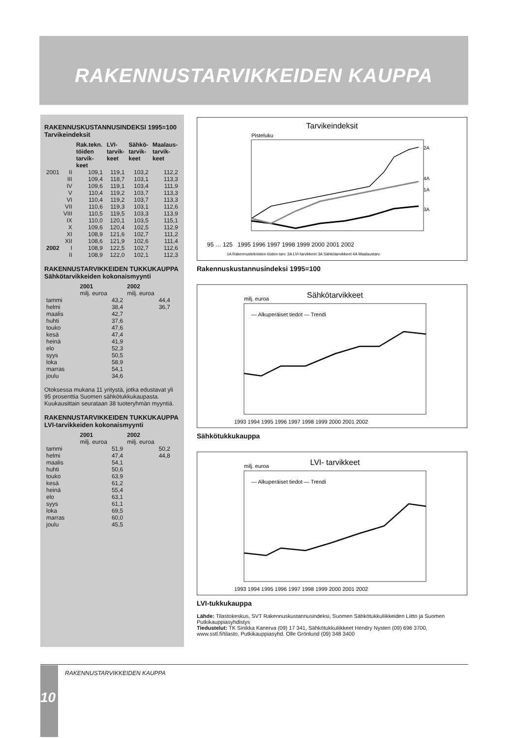RAKENNUSTARVIKKEIDEN KAUPPA
RAKENNUSKUSTANNUSINDEKSI 1995=100
Tarvikeindeksit
| | | Rak.tekn. töiden tarvik-keet | LVI-tarvik-keet | Sähkö-tarvik-keet | Maalaus-tarvik-keet |
| --- | --- | --- | --- | --- | --- |
| 2001 | II | 109,1 | 119,1 | 103,2 | 112,2 |
| | III | 109,4 | 118,7 | 103,1 | 113,3 |
| | IV | 109,6 | 119,1 | 103,4 | 111,9 |
| | V | 110,4 | 119,2 | 103,7 | 113,3 |
| | VI | 110,4 | 119,2 | 103,7 | 113,3 |
| | VII | 110,6 | 119,3 | 103,1 | 112,6 |
| | VIII | 110,5 | 119,5 | 103,3 | 113,9 |
| | IX | 110,0 | 120,1 | 103,5 | 115,1 |
| | X | 109,6 | 120,4 | 102,5 | 112,9 |
| | XI | 108,9 | 121,6 | 102,7 | 111,2 |
| | XII | 108,6 | 121,9 | 102,6 | 111,4 |
| 2002 | I | 108,9 | 122,5 | 102,7 | 112,6 |
| | II | 108,9 | 122,0 | 102,1 | 112,3 |
RAKENNUSTARVIKKEIDEN TUKKUKAUPPA
Sähkötarvikkeiden kokonaismyynti
| | 2001 milj. euroa | 2002 milj. euroa |
| --- | --- | --- |
| tammi | 43,2 | 44,4 |
| helmi | 38,4 | 36,7 |
| maalis | 42,7 | |
| huhti | 37,6 | |
| touko | 47,6 | |
| kesä | 47,4 | |
| heinä | 41,9 | |
| elo | 52,3 | |
| syys | 50,5 | |
| loka | 58,9 | |
| marras | 54,1 | |
| joulu | 34,6 | |
Otoksessa mukana 11 yritystä, jotka edustavat yli 95 prosenttia Suomen sähkötukkukaupasta. Kuukausittain seurataan 38 tuoteryhmän myyntiä.
RAKENNUSTARVIKKEIDEN TUKKUKAUPPA
LVI-tarvikkeiden kokonaismyynti
| | 2001 milj. euroa | 2002 milj. euroa |
| --- | --- | --- |
| tammi | 51,9 | 50,2 |
| helmi | 47,4 | 44,8 |
| maalis | 54,1 | |
| huhti | 50,6 | |
| touko | 63,9 | |
| kesä | 61,2 | |
| heinä | 55,4 | |
| elo | 63,1 | |
| syys | 61,1 | |
| loka | 69,5 | |
| marras | 60,0 | |
| joulu | 45,5 | |
Tarvikeindeksit
Pisteluku
2A
4A
1A
3A
95 … 125 1995 1996 1997 1998 1999 2000 2001 2002
1A Rakennusteknisten töiden tarv. 2A LVI-tarvikkeet 3A Sähkötarvikkeet 4A Maalaustarv.
Rakennuskustannusindeksi 1995=100
Sähkötarvikkeet
milj. euroa
— Alkuperäiset tiedot — Trendi
1993 1994 1995 1996 1997 1998 1999 2000 2001 2002
Sähkötukkukauppa
LVI- tarvikkeet
milj. euroa
— Alkuperäiset tiedot — Trendi
1993 1994 1995 1996 1997 1998 1999 2000 2001 2002
LVI-tukkukauppa
Lähde: Tilastokeskus, SVT Rakennuskustannusindeksi, Suomen Sähkötukkuliikkeiden Liitto ja Suomen Putkikauppiasyhdistys
Tiedustelut: TK Sinikka Kanerva (09) 17 341, Sähkötukkuliikkeet Hendry Nysten (09) 696 3700, www.sstl.fi/tilasto, Putkikauppiasyhd. Olle Grönlund (09) 348 3400
RAKENNUSTARVIKKEIDEN KAUPPA 10